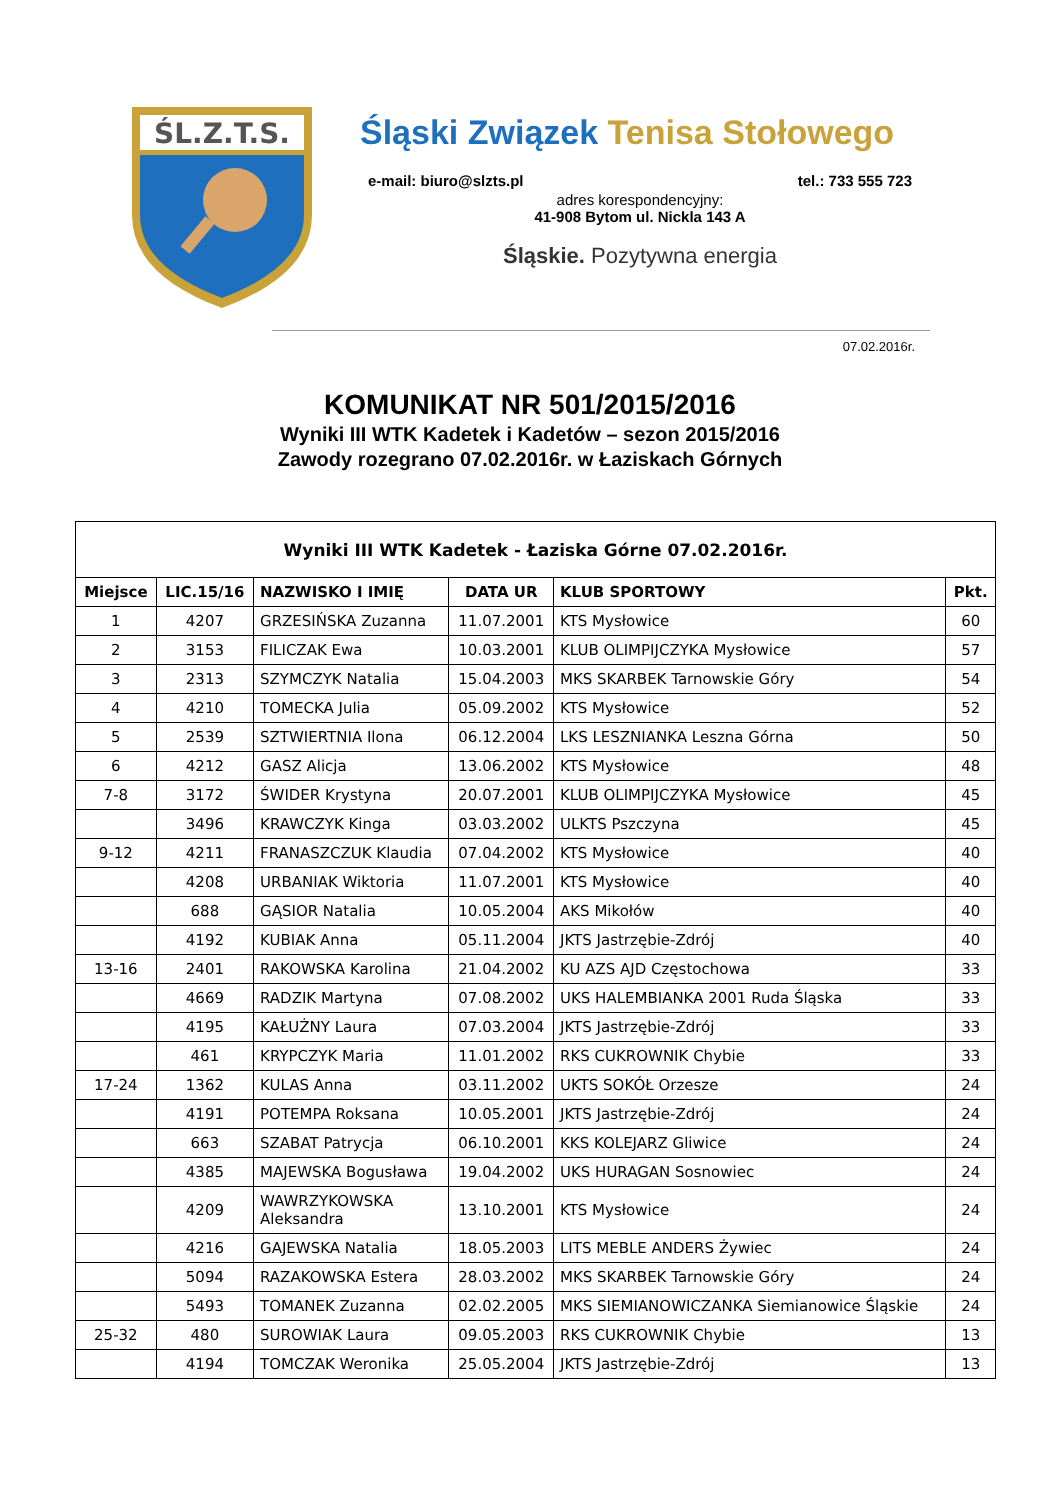ŚL.Z.T.S.
Śląski Związek Tenisa Stołowego
e-mail: biuro@slzts.pl tel.: 733 555 723
adres korespondencyjny:
41-908 Bytom ul. Nickla 143 A
Śląskie. Pozytywna energia
07.02.2016r.
KOMUNIKAT NR 501/2015/2016
Wyniki III WTK Kadetek i Kadetów – sezon 2015/2016
Zawody rozegrano 07.02.2016r. w Łaziskach Górnych
| Wyniki III WTK Kadetek - Łaziska Górne 07.02.2016r. | | | | | |
| --- | --- | --- | --- | --- | --- |
| Miejsce | LIC.15/16 | NAZWISKO I IMIĘ | DATA UR | KLUB SPORTOWY | Pkt. |
| 1 | 4207 | GRZESIŃSKA Zuzanna | 11.07.2001 | KTS Mysłowice | 60 |
| 2 | 3153 | FILICZAK Ewa | 10.03.2001 | KLUB OLIMPIJCZYKA Mysłowice | 57 |
| 3 | 2313 | SZYMCZYK Natalia | 15.04.2003 | MKS SKARBEK Tarnowskie Góry | 54 |
| 4 | 4210 | TOMECKA Julia | 05.09.2002 | KTS Mysłowice | 52 |
| 5 | 2539 | SZTWIERTNIA Ilona | 06.12.2004 | LKS LESZNIANKA Leszna Górna | 50 |
| 6 | 4212 | GASZ Alicja | 13.06.2002 | KTS Mysłowice | 48 |
| 7-8 | 3172 | ŚWIDER Krystyna | 20.07.2001 | KLUB OLIMPIJCZYKA Mysłowice | 45 |
| | 3496 | KRAWCZYK Kinga | 03.03.2002 | ULKTS Pszczyna | 45 |
| 9-12 | 4211 | FRANASZCZUK Klaudia | 07.04.2002 | KTS Mysłowice | 40 |
| | 4208 | URBANIAK Wiktoria | 11.07.2001 | KTS Mysłowice | 40 |
| | 688 | GĄSIOR Natalia | 10.05.2004 | AKS Mikołów | 40 |
| | 4192 | KUBIAK Anna | 05.11.2004 | JKTS Jastrzębie-Zdrój | 40 |
| 13-16 | 2401 | RAKOWSKA Karolina | 21.04.2002 | KU AZS AJD Częstochowa | 33 |
| | 4669 | RADZIK Martyna | 07.08.2002 | UKS HALEMBIANKA 2001 Ruda Śląska | 33 |
| | 4195 | KAŁUŻNY Laura | 07.03.2004 | JKTS Jastrzębie-Zdrój | 33 |
| | 461 | KRYPCZYK Maria | 11.01.2002 | RKS CUKROWNIK Chybie | 33 |
| 17-24 | 1362 | KULAS Anna | 03.11.2002 | UKTS SOKÓŁ Orzesze | 24 |
| | 4191 | POTEMPA Roksana | 10.05.2001 | JKTS Jastrzębie-Zdrój | 24 |
| | 663 | SZABAT Patrycja | 06.10.2001 | KKS KOLEJARZ Gliwice | 24 |
| | 4385 | MAJEWSKA Bogusława | 19.04.2002 | UKS HURAGAN Sosnowiec | 24 |
| | 4209 | WAWRZYKOWSKA Aleksandra | 13.10.2001 | KTS Mysłowice | 24 |
| | 4216 | GAJEWSKA Natalia | 18.05.2003 | LITS MEBLE ANDERS Żywiec | 24 |
| | 5094 | RAZAKOWSKA Estera | 28.03.2002 | MKS SKARBEK Tarnowskie Góry | 24 |
| | 5493 | TOMANEK Zuzanna | 02.02.2005 | MKS SIEMIANOWICZANKA Siemianowice Śląskie | 24 |
| 25-32 | 480 | SUROWIAK Laura | 09.05.2003 | RKS CUKROWNIK Chybie | 13 |
| | 4194 | TOMCZAK Weronika | 25.05.2004 | JKTS Jastrzębie-Zdrój | 13 |